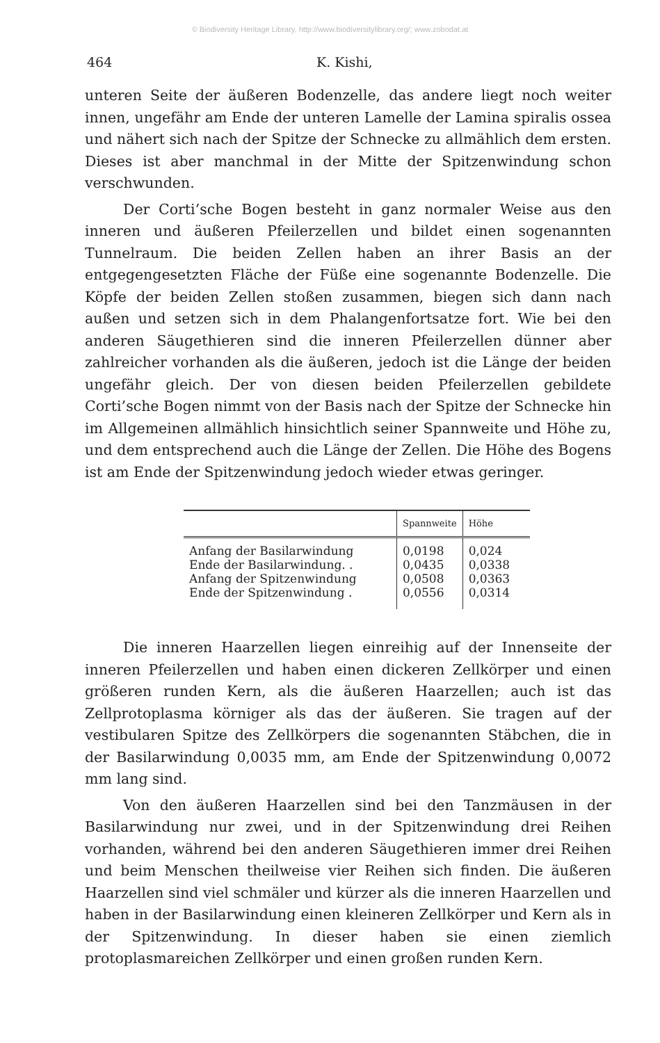© Biodiversity Heritage Library, http://www.biodiversitylibrary.org/; www.zobodat.at
464 K. Kishi,
unteren Seite der äußeren Bodenzelle, das andere liegt noch weiter innen, ungefähr am Ende der unteren Lamelle der Lamina spiralis ossea und nähert sich nach der Spitze der Schnecke zu allmählich dem ersten. Dieses ist aber manchmal in der Mitte der Spitzenwindung schon verschwunden.
Der Corti’sche Bogen besteht in ganz normaler Weise aus den inneren und äußeren Pfeilerzellen und bildet einen sogenannten Tunnelraum. Die beiden Zellen haben an ihrer Basis an der entgegengesetzten Fläche der Füße eine sogenannte Bodenzelle. Die Köpfe der beiden Zellen stoßen zusammen, biegen sich dann nach außen und setzen sich in dem Phalangenfortsatze fort. Wie bei den anderen Säugethieren sind die inneren Pfeilerzellen dünner aber zahlreicher vorhanden als die äußeren, jedoch ist die Länge der beiden ungefähr gleich. Der von diesen beiden Pfeilerzellen gebildete Corti’sche Bogen nimmt von der Basis nach der Spitze der Schnecke hin im Allgemeinen allmählich hinsichtlich seiner Spannweite und Höhe zu, und dem entsprechend auch die Länge der Zellen. Die Höhe des Bogens ist am Ende der Spitzenwindung jedoch wieder etwas geringer.
| | Spannweite | Höhe |
| --- | --- | --- |
| Anfang der Basilarwindung | 0,0198 | 0,024 |
| Ende der Basilarwindung. . | 0,0435 | 0,0338 |
| Anfang der Spitzenwindung | 0,0508 | 0,0363 |
| Ende der Spitzenwindung . | 0,0556 | 0,0314 |
Die inneren Haarzellen liegen einreihig auf der Innenseite der inneren Pfeilerzellen und haben einen dickeren Zellkörper und einen größeren runden Kern, als die äußeren Haarzellen; auch ist das Zellprotoplasma körniger als das der äußeren. Sie tragen auf der vestibularen Spitze des Zellkörpers die sogenannten Stäbchen, die in der Basilarwindung 0,0035 mm, am Ende der Spitzenwindung 0,0072 mm lang sind.
Von den äußeren Haarzellen sind bei den Tanzmäusen in der Basilarwindung nur zwei, und in der Spitzenwindung drei Reihen vorhanden, während bei den anderen Säugethieren immer drei Reihen und beim Menschen theilweise vier Reihen sich finden. Die äußeren Haarzellen sind viel schmäler und kürzer als die inneren Haarzellen und haben in der Basilarwindung einen kleineren Zellkörper und Kern als in der Spitzenwindung. In dieser haben sie einen ziemlich protoplasmareichen Zellkörper und einen großen runden Kern.